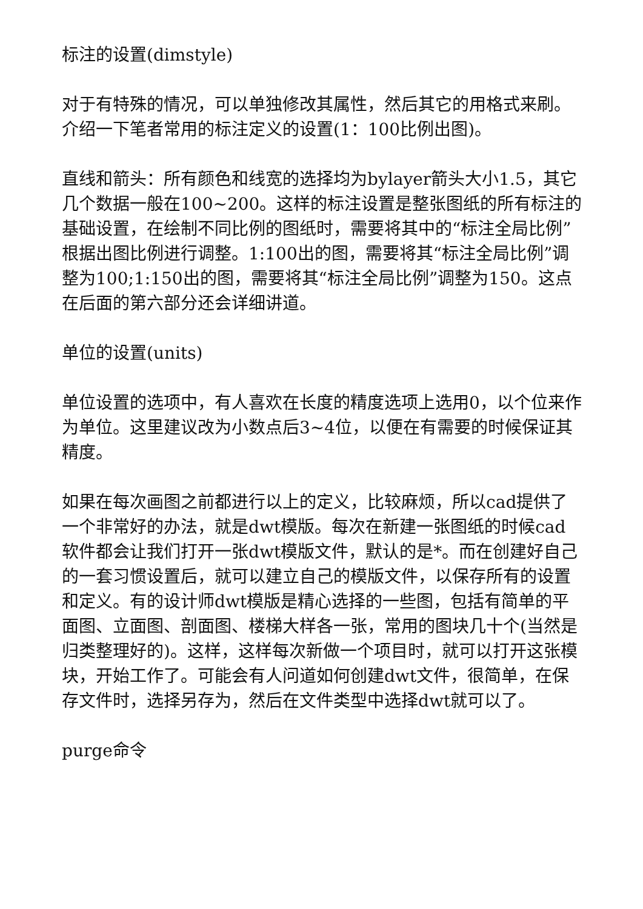标注的设置(dimstyle)
对于有特殊的情况，可以单独修改其属性，然后其它的用格式来刷。介绍一下笔者常用的标注定义的设置(1：100比例出图)。
直线和箭头：所有颜色和线宽的选择均为bylayer箭头大小1.5，其它几个数据一般在100~200。这样的标注设置是整张图纸的所有标注的基础设置，在绘制不同比例的图纸时，需要将其中的“标注全局比例”根据出图比例进行调整。1:100出的图，需要将其“标注全局比例”调整为100;1:150出的图，需要将其“标注全局比例”调整为150。这点在后面的第六部分还会详细讲道。
单位的设置(units)
单位设置的选项中，有人喜欢在长度的精度选项上选用0，以个位来作为单位。这里建议改为小数点后3~4位，以便在有需要的时候保证其精度。
如果在每次画图之前都进行以上的定义，比较麻烦，所以cad提供了一个非常好的办法，就是dwt模版。每次在新建一张图纸的时候cad软件都会让我们打开一张dwt模版文件，默认的是*。而在创建好自己的一套习惯设置后，就可以建立自己的模版文件，以保存所有的设置和定义。有的设计师dwt模版是精心选择的一些图，包括有简单的平面图、立面图、剖面图、楼梯大样各一张，常用的图块几十个(当然是归类整理好的)。这样，这样每次新做一个项目时，就可以打开这张模块，开始工作了。可能会有人问道如何创建dwt文件，很简单，在保存文件时，选择另存为，然后在文件类型中选择dwt就可以了。
purge命令